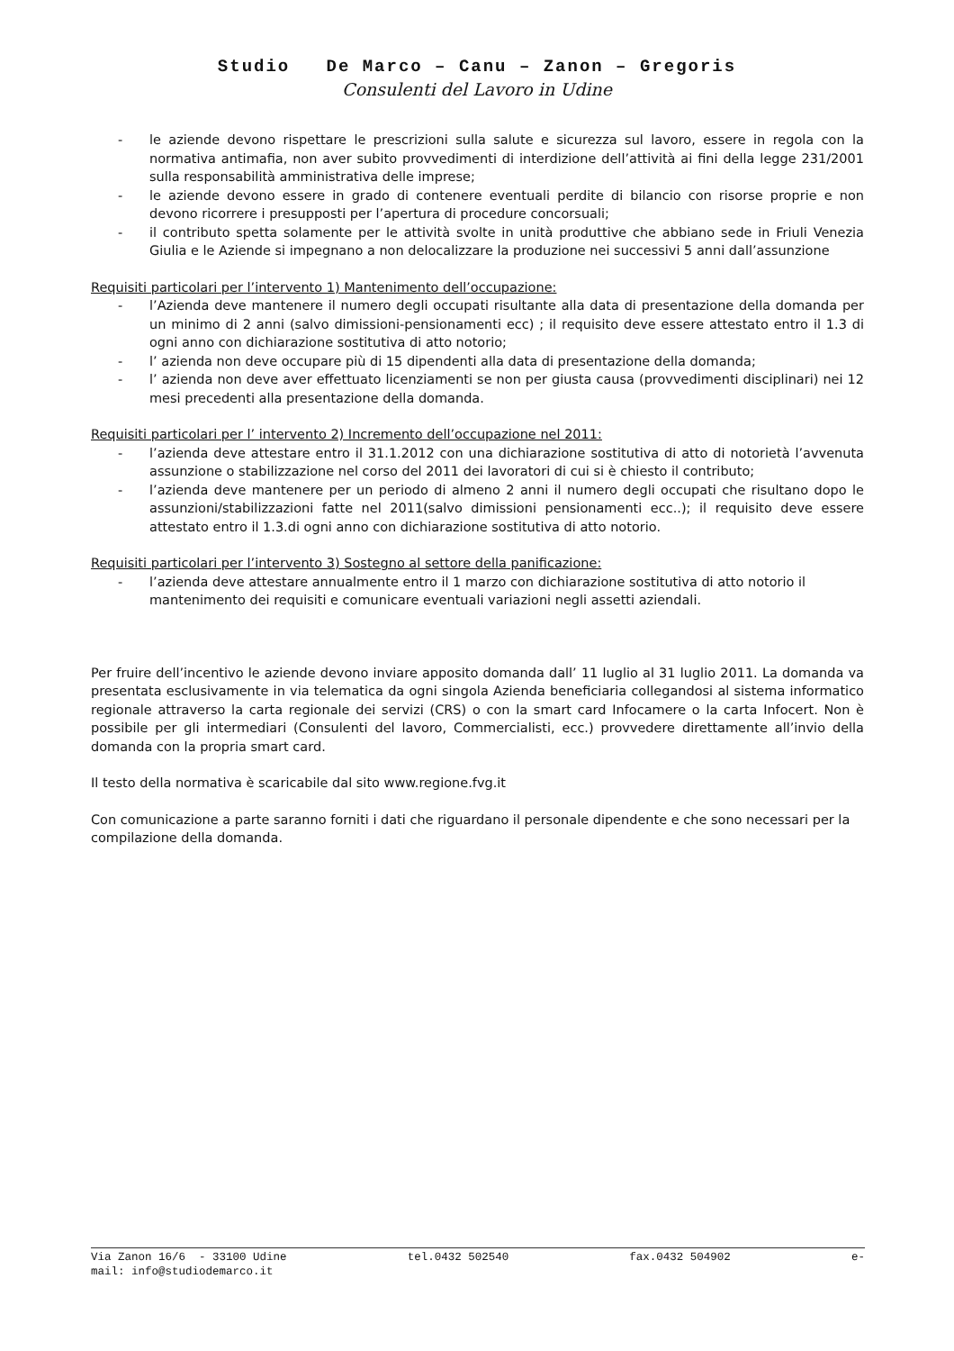Studio De Marco – Canu – Zanon – Gregoris
Consulenti del Lavoro in Udine
- le aziende devono rispettare le prescrizioni sulla salute e sicurezza sul lavoro, essere in regola con la normativa antimafia, non aver subito provvedimenti di interdizione dell’attività ai fini della legge 231/2001 sulla responsabilità amministrativa delle imprese;
- le aziende devono essere in grado di contenere eventuali perdite di bilancio con risorse proprie e non devono ricorrere i presupposti per l’apertura di procedure concorsuali;
- il contributo spetta solamente per le attività svolte in unità produttive che abbiano sede in Friuli Venezia Giulia e le Aziende si impegnano a non delocalizzare la produzione nei successivi 5 anni dall’assunzione
Requisiti particolari per l’intervento 1) Mantenimento dell’occupazione:
- l’Azienda deve mantenere il numero degli occupati risultante alla data di presentazione della domanda per un minimo di 2 anni (salvo dimissioni-pensionamenti ecc) ; il requisito deve essere attestato entro il 1.3 di ogni anno con dichiarazione sostitutiva di atto notorio;
- l’ azienda non deve occupare più di 15 dipendenti alla data di presentazione della domanda;
- l’ azienda non deve aver effettuato licenziamenti se non per giusta causa (provvedimenti disciplinari) nei 12 mesi precedenti alla presentazione della domanda.
Requisiti particolari per l’ intervento 2) Incremento dell’occupazione nel 2011:
- l’azienda deve attestare entro il 31.1.2012 con una dichiarazione sostitutiva di atto di notorietà l’avvenuta assunzione o stabilizzazione nel corso del 2011 dei lavoratori di cui si è chiesto il contributo;
- l’azienda deve mantenere per un periodo di almeno 2 anni il numero degli occupati che risultano dopo le assunzioni/stabilizzazioni fatte nel 2011(salvo dimissioni pensionamenti ecc..); il requisito deve essere attestato entro il 1.3.di ogni anno con dichiarazione sostitutiva di atto notorio.
Requisiti particolari per l’intervento 3) Sostegno al settore della panificazione:
- l’azienda deve attestare annualmente entro il 1 marzo con dichiarazione sostitutiva di atto notorio il mantenimento dei requisiti e comunicare eventuali variazioni negli assetti aziendali.
Per fruire dell’incentivo le aziende devono inviare apposito domanda dall’ 11 luglio al 31 luglio 2011. La domanda va presentata esclusivamente in via telematica da ogni singola Azienda beneficiaria collegandosi al sistema informatico regionale attraverso la carta regionale dei servizi (CRS) o con la smart card Infocamere o la carta Infocert. Non è possibile per gli intermediari (Consulenti del lavoro, Commercialisti, ecc.) provvedere direttamente all’invio della domanda con la propria smart card.
Il testo della normativa è scaricabile dal sito www.regione.fvg.it
Con comunicazione a parte saranno forniti i dati che riguardano il personale dipendente e che sono necessari per la compilazione della domanda.
Via Zanon 16/6 - 33100 Udine tel.0432 502540 fax.0432 504902 e-
mail: info@studiodemarco.it